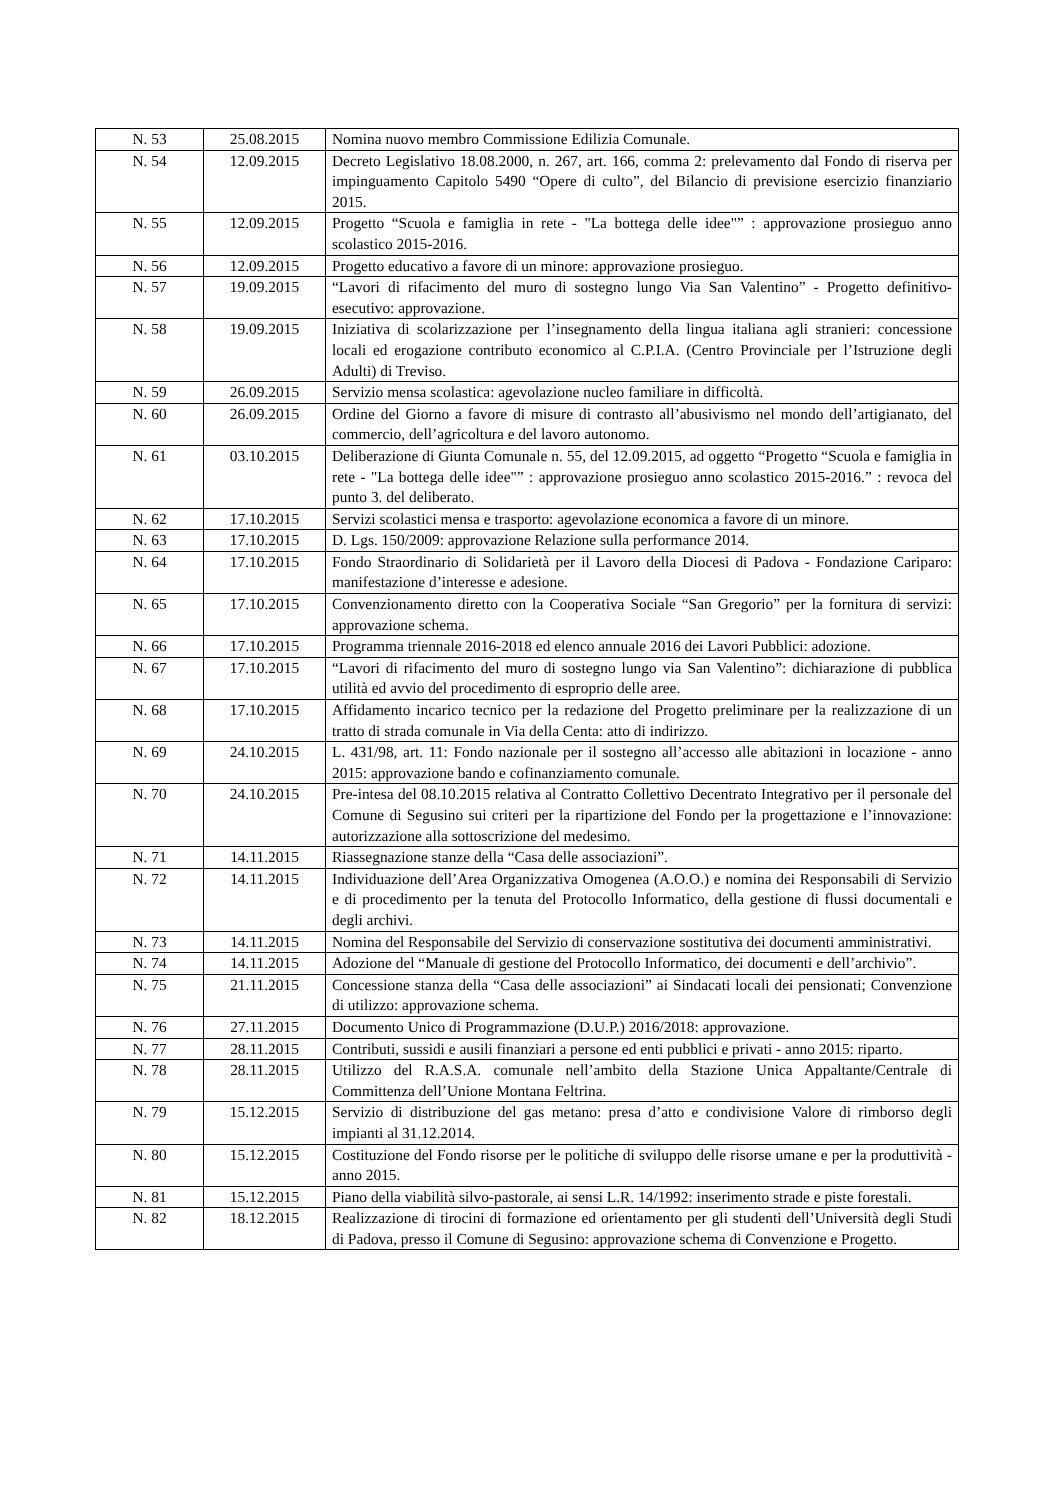| N. 53 | 25.08.2015 | Nomina nuovo membro Commissione Edilizia Comunale. |
| N. 54 | 12.09.2015 | Decreto Legislativo 18.08.2000, n. 267, art. 166, comma 2: prelevamento dal Fondo di riserva per impinguamento Capitolo 5490 “Opere di culto”, del Bilancio di previsione esercizio finanziario 2015. |
| N. 55 | 12.09.2015 | Progetto “Scuola e famiglia in rete - "La bottega delle idee"” : approvazione prosieguo anno scolastico 2015-2016. |
| N. 56 | 12.09.2015 | Progetto educativo a favore di un minore: approvazione prosieguo. |
| N. 57 | 19.09.2015 | “Lavori di rifacimento del muro di sostegno lungo Via San Valentino” - Progetto definitivo-esecutivo: approvazione. |
| N. 58 | 19.09.2015 | Iniziativa di scolarizzazione per l’insegnamento della lingua italiana agli stranieri: concessione locali ed erogazione contributo economico al C.P.I.A. (Centro Provinciale per l’Istruzione degli Adulti) di Treviso. |
| N. 59 | 26.09.2015 | Servizio mensa scolastica: agevolazione nucleo familiare in difficoltà. |
| N. 60 | 26.09.2015 | Ordine del Giorno a favore di misure di contrasto all’abusivismo nel mondo dell’artigianato, del commercio, dell’agricoltura e del lavoro autonomo. |
| N. 61 | 03.10.2015 | Deliberazione di Giunta Comunale n. 55, del 12.09.2015, ad oggetto “Progetto “Scuola e famiglia in rete - "La bottega delle idee"” : approvazione prosieguo anno scolastico 2015-2016.” : revoca del punto 3. del deliberato. |
| N. 62 | 17.10.2015 | Servizi scolastici mensa e trasporto: agevolazione economica a favore di un minore. |
| N. 63 | 17.10.2015 | D. Lgs. 150/2009: approvazione Relazione sulla performance 2014. |
| N. 64 | 17.10.2015 | Fondo Straordinario di Solidarietà per il Lavoro della Diocesi di Padova - Fondazione Cariparo: manifestazione d’interesse e adesione. |
| N. 65 | 17.10.2015 | Convenzionamento diretto con la Cooperativa Sociale “San Gregorio” per la fornitura di servizi: approvazione schema. |
| N. 66 | 17.10.2015 | Programma triennale 2016-2018 ed elenco annuale 2016 dei Lavori Pubblici: adozione. |
| N. 67 | 17.10.2015 | “Lavori di rifacimento del muro di sostegno lungo via San Valentino”: dichiarazione di pubblica utilità ed avvio del procedimento di esproprio delle aree. |
| N. 68 | 17.10.2015 | Affidamento incarico tecnico per la redazione del Progetto preliminare per la realizzazione di un tratto di strada comunale in Via della Centa: atto di indirizzo. |
| N. 69 | 24.10.2015 | L. 431/98, art. 11: Fondo nazionale per il sostegno all’accesso alle abitazioni in locazione - anno 2015: approvazione bando e cofinanziamento comunale. |
| N. 70 | 24.10.2015 | Pre-intesa del 08.10.2015 relativa al Contratto Collettivo Decentrato Integrativo per il personale del Comune di Segusino sui criteri per la ripartizione del Fondo per la progettazione e l’innovazione: autorizzazione alla sottoscrizione del medesimo. |
| N. 71 | 14.11.2015 | Riassegnazione stanze della “Casa delle associazioni”. |
| N. 72 | 14.11.2015 | Individuazione dell’Area Organizzativa Omogenea (A.O.O.) e nomina dei Responsabili di Servizio e di procedimento per la tenuta del Protocollo Informatico, della gestione di flussi documentali e degli archivi. |
| N. 73 | 14.11.2015 | Nomina del Responsabile del Servizio di conservazione sostitutiva dei documenti amministrativi. |
| N. 74 | 14.11.2015 | Adozione del “Manuale di gestione del Protocollo Informatico, dei documenti e dell’archivio”. |
| N. 75 | 21.11.2015 | Concessione stanza della “Casa delle associazioni” ai Sindacati locali dei pensionati; Convenzione di utilizzo: approvazione schema. |
| N. 76 | 27.11.2015 | Documento Unico di Programmazione (D.U.P.) 2016/2018: approvazione. |
| N. 77 | 28.11.2015 | Contributi, sussidi e ausili finanziari a persone ed enti pubblici e privati - anno 2015: riparto. |
| N. 78 | 28.11.2015 | Utilizzo del R.A.S.A. comunale nell’ambito della Stazione Unica Appaltante/Centrale di Committenza dell’Unione Montana Feltrina. |
| N. 79 | 15.12.2015 | Servizio di distribuzione del gas metano: presa d’atto e condivisione Valore di rimborso degli impianti al 31.12.2014. |
| N. 80 | 15.12.2015 | Costituzione del Fondo risorse per le politiche di sviluppo delle risorse umane e per la produttività - anno 2015. |
| N. 81 | 15.12.2015 | Piano della viabilità silvo-pastorale, ai sensi L.R. 14/1992: inserimento strade e piste forestali. |
| N. 82 | 18.12.2015 | Realizzazione di tirocini di formazione ed orientamento per gli studenti dell’Università degli Studi di Padova, presso il Comune di Segusino: approvazione schema di Convenzione e Progetto. |